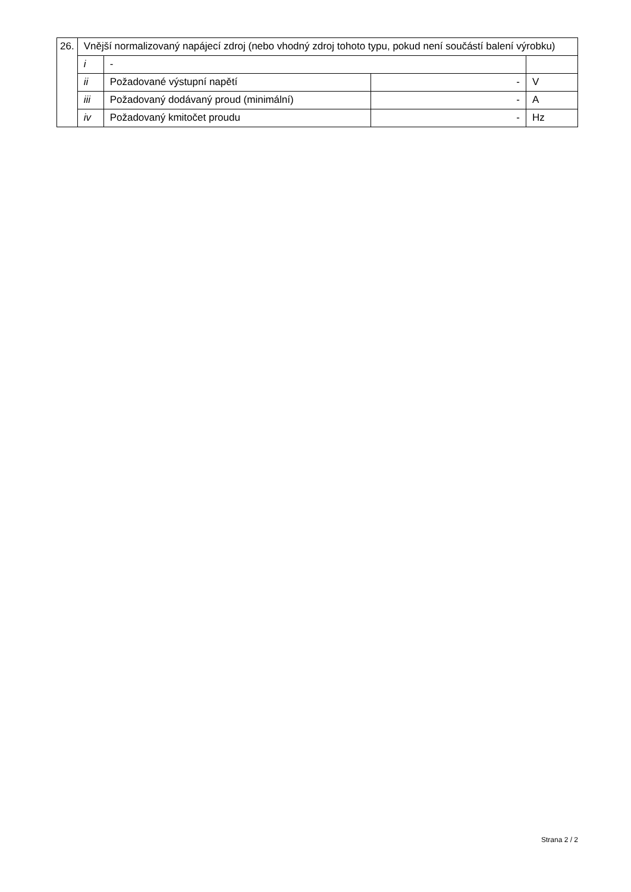| 26. | Vnější normalizovaný napájecí zdroj (nebo vhodný zdroj tohoto typu, pokud není součástí balení výrobku) | | | |
| | i | - | | |
| | ii | Požadované výstupní napětí | - | V |
| | iii | Požadovaný dodávaný proud (minimální) | - | A |
| | iv | Požadovaný kmitočet proudu | - | Hz |
Strana 2 / 2